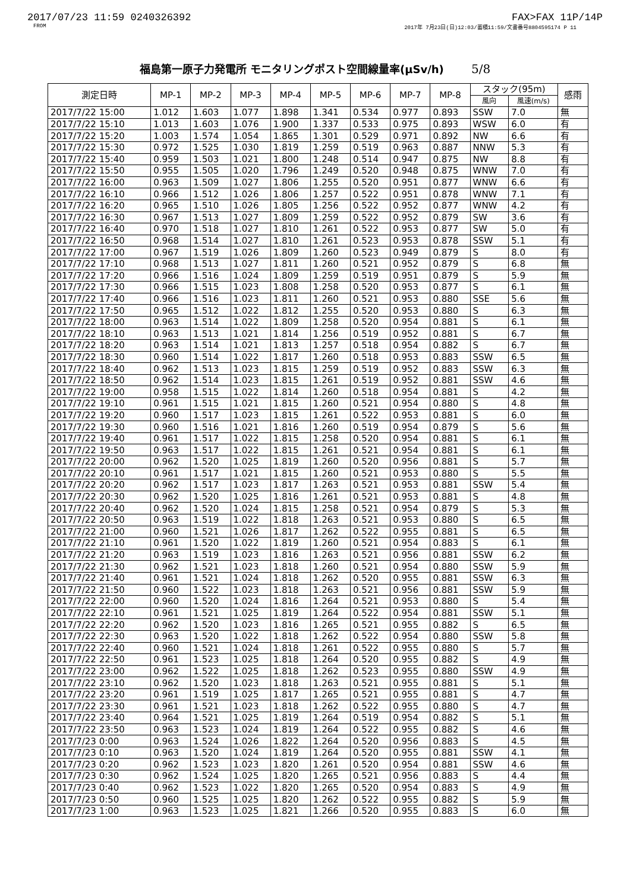2017/07/23 11:59 0240326392 FAX>FAX 11P/14P
FROM 2017年 7月23日(日)12:03/蓄積11:59/文書番号8804595174 P 11
福島第一原子力発電所 モニタリングポスト空間線量率(μSv/h) 5/8
| 測定日時 | MP-1 | MP-2 | MP-3 | MP-4 | MP-5 | MP-6 | MP-7 | MP-8 | スタック(95m) | | 感雨 |
| --- | --- | --- | --- | --- | --- | --- | --- | --- | --- | --- | --- |
| | | | | | | | | | 風向 | 風速(m/s) | |
| 2017/7/22 15:00 | 1.012 | 1.603 | 1.077 | 1.898 | 1.341 | 0.534 | 0.977 | 0.893 | SSW | 7.0 | 無 |
| 2017/7/22 15:10 | 1.013 | 1.603 | 1.076 | 1.900 | 1.337 | 0.533 | 0.975 | 0.893 | WSW | 6.0 | 有 |
| 2017/7/22 15:20 | 1.003 | 1.574 | 1.054 | 1.865 | 1.301 | 0.529 | 0.971 | 0.892 | NW | 6.6 | 有 |
| 2017/7/22 15:30 | 0.972 | 1.525 | 1.030 | 1.819 | 1.259 | 0.519 | 0.963 | 0.887 | NNW | 5.3 | 有 |
| 2017/7/22 15:40 | 0.959 | 1.503 | 1.021 | 1.800 | 1.248 | 0.514 | 0.947 | 0.875 | NW | 8.8 | 有 |
| 2017/7/22 15:50 | 0.955 | 1.505 | 1.020 | 1.796 | 1.249 | 0.520 | 0.948 | 0.875 | WNW | 7.0 | 有 |
| 2017/7/22 16:00 | 0.963 | 1.509 | 1.027 | 1.806 | 1.255 | 0.520 | 0.951 | 0.877 | WNW | 6.6 | 有 |
| 2017/7/22 16:10 | 0.966 | 1.512 | 1.026 | 1.806 | 1.257 | 0.522 | 0.951 | 0.878 | WNW | 7.1 | 有 |
| 2017/7/22 16:20 | 0.965 | 1.510 | 1.026 | 1.805 | 1.256 | 0.522 | 0.952 | 0.877 | WNW | 4.2 | 有 |
| 2017/7/22 16:30 | 0.967 | 1.513 | 1.027 | 1.809 | 1.259 | 0.522 | 0.952 | 0.879 | SW | 3.6 | 有 |
| 2017/7/22 16:40 | 0.970 | 1.518 | 1.027 | 1.810 | 1.261 | 0.522 | 0.953 | 0.877 | SW | 5.0 | 有 |
| 2017/7/22 16:50 | 0.968 | 1.514 | 1.027 | 1.810 | 1.261 | 0.523 | 0.953 | 0.878 | SSW | 5.1 | 有 |
| 2017/7/22 17:00 | 0.967 | 1.519 | 1.026 | 1.809 | 1.260 | 0.523 | 0.949 | 0.879 | S | 8.0 | 有 |
| 2017/7/22 17:10 | 0.968 | 1.513 | 1.027 | 1.811 | 1.260 | 0.521 | 0.952 | 0.879 | S | 6.8 | 無 |
| 2017/7/22 17:20 | 0.966 | 1.516 | 1.024 | 1.809 | 1.259 | 0.519 | 0.951 | 0.879 | S | 5.9 | 無 |
| 2017/7/22 17:30 | 0.966 | 1.515 | 1.023 | 1.808 | 1.258 | 0.520 | 0.953 | 0.877 | S | 6.1 | 無 |
| 2017/7/22 17:40 | 0.966 | 1.516 | 1.023 | 1.811 | 1.260 | 0.521 | 0.953 | 0.880 | SSE | 5.6 | 無 |
| 2017/7/22 17:50 | 0.965 | 1.512 | 1.022 | 1.812 | 1.255 | 0.520 | 0.953 | 0.880 | S | 6.3 | 無 |
| 2017/7/22 18:00 | 0.963 | 1.514 | 1.022 | 1.809 | 1.258 | 0.520 | 0.954 | 0.881 | S | 6.1 | 無 |
| 2017/7/22 18:10 | 0.963 | 1.513 | 1.021 | 1.814 | 1.256 | 0.519 | 0.952 | 0.881 | S | 6.7 | 無 |
| 2017/7/22 18:20 | 0.963 | 1.514 | 1.021 | 1.813 | 1.257 | 0.518 | 0.954 | 0.882 | S | 6.7 | 無 |
| 2017/7/22 18:30 | 0.960 | 1.514 | 1.022 | 1.817 | 1.260 | 0.518 | 0.953 | 0.883 | SSW | 6.5 | 無 |
| 2017/7/22 18:40 | 0.962 | 1.513 | 1.023 | 1.815 | 1.259 | 0.519 | 0.952 | 0.883 | SSW | 6.3 | 無 |
| 2017/7/22 18:50 | 0.962 | 1.514 | 1.023 | 1.815 | 1.261 | 0.519 | 0.952 | 0.881 | SSW | 4.6 | 無 |
| 2017/7/22 19:00 | 0.958 | 1.515 | 1.022 | 1.814 | 1.260 | 0.518 | 0.954 | 0.881 | S | 4.2 | 無 |
| 2017/7/22 19:10 | 0.961 | 1.515 | 1.021 | 1.815 | 1.260 | 0.521 | 0.954 | 0.880 | S | 4.8 | 無 |
| 2017/7/22 19:20 | 0.960 | 1.517 | 1.023 | 1.815 | 1.261 | 0.522 | 0.953 | 0.881 | S | 6.0 | 無 |
| 2017/7/22 19:30 | 0.960 | 1.516 | 1.021 | 1.816 | 1.260 | 0.519 | 0.954 | 0.879 | S | 5.6 | 無 |
| 2017/7/22 19:40 | 0.961 | 1.517 | 1.022 | 1.815 | 1.258 | 0.520 | 0.954 | 0.881 | S | 6.1 | 無 |
| 2017/7/22 19:50 | 0.963 | 1.517 | 1.022 | 1.815 | 1.261 | 0.521 | 0.954 | 0.881 | S | 6.1 | 無 |
| 2017/7/22 20:00 | 0.962 | 1.520 | 1.025 | 1.819 | 1.260 | 0.520 | 0.956 | 0.881 | S | 5.7 | 無 |
| 2017/7/22 20:10 | 0.961 | 1.517 | 1.021 | 1.815 | 1.260 | 0.521 | 0.953 | 0.880 | S | 5.5 | 無 |
| 2017/7/22 20:20 | 0.962 | 1.517 | 1.023 | 1.817 | 1.263 | 0.521 | 0.953 | 0.881 | SSW | 5.4 | 無 |
| 2017/7/22 20:30 | 0.962 | 1.520 | 1.025 | 1.816 | 1.261 | 0.521 | 0.953 | 0.881 | S | 4.8 | 無 |
| 2017/7/22 20:40 | 0.962 | 1.520 | 1.024 | 1.815 | 1.258 | 0.521 | 0.954 | 0.879 | S | 5.3 | 無 |
| 2017/7/22 20:50 | 0.963 | 1.519 | 1.022 | 1.818 | 1.263 | 0.521 | 0.953 | 0.880 | S | 6.5 | 無 |
| 2017/7/22 21:00 | 0.960 | 1.521 | 1.026 | 1.817 | 1.262 | 0.522 | 0.955 | 0.881 | S | 6.5 | 無 |
| 2017/7/22 21:10 | 0.961 | 1.520 | 1.022 | 1.819 | 1.260 | 0.521 | 0.954 | 0.883 | S | 6.1 | 無 |
| 2017/7/22 21:20 | 0.963 | 1.519 | 1.023 | 1.816 | 1.263 | 0.521 | 0.956 | 0.881 | SSW | 6.2 | 無 |
| 2017/7/22 21:30 | 0.962 | 1.521 | 1.023 | 1.818 | 1.260 | 0.521 | 0.954 | 0.880 | SSW | 5.9 | 無 |
| 2017/7/22 21:40 | 0.961 | 1.521 | 1.024 | 1.818 | 1.262 | 0.520 | 0.955 | 0.881 | SSW | 6.3 | 無 |
| 2017/7/22 21:50 | 0.960 | 1.522 | 1.023 | 1.818 | 1.263 | 0.521 | 0.956 | 0.881 | SSW | 5.9 | 無 |
| 2017/7/22 22:00 | 0.960 | 1.520 | 1.024 | 1.816 | 1.264 | 0.521 | 0.953 | 0.880 | S | 5.4 | 無 |
| 2017/7/22 22:10 | 0.961 | 1.521 | 1.025 | 1.819 | 1.264 | 0.522 | 0.954 | 0.881 | SSW | 5.1 | 無 |
| 2017/7/22 22:20 | 0.962 | 1.520 | 1.023 | 1.816 | 1.265 | 0.521 | 0.955 | 0.882 | S | 6.5 | 無 |
| 2017/7/22 22:30 | 0.963 | 1.520 | 1.022 | 1.818 | 1.262 | 0.522 | 0.954 | 0.880 | SSW | 5.8 | 無 |
| 2017/7/22 22:40 | 0.960 | 1.521 | 1.024 | 1.818 | 1.261 | 0.522 | 0.955 | 0.880 | S | 5.7 | 無 |
| 2017/7/22 22:50 | 0.961 | 1.523 | 1.025 | 1.818 | 1.264 | 0.520 | 0.955 | 0.882 | S | 4.9 | 無 |
| 2017/7/22 23:00 | 0.962 | 1.522 | 1.025 | 1.818 | 1.262 | 0.523 | 0.955 | 0.880 | SSW | 4.9 | 無 |
| 2017/7/22 23:10 | 0.962 | 1.520 | 1.023 | 1.818 | 1.263 | 0.521 | 0.955 | 0.881 | S | 5.1 | 無 |
| 2017/7/22 23:20 | 0.961 | 1.519 | 1.025 | 1.817 | 1.265 | 0.521 | 0.955 | 0.881 | S | 4.7 | 無 |
| 2017/7/22 23:30 | 0.961 | 1.521 | 1.023 | 1.818 | 1.262 | 0.522 | 0.955 | 0.880 | S | 4.7 | 無 |
| 2017/7/22 23:40 | 0.964 | 1.521 | 1.025 | 1.819 | 1.264 | 0.519 | 0.954 | 0.882 | S | 5.1 | 無 |
| 2017/7/22 23:50 | 0.963 | 1.523 | 1.024 | 1.819 | 1.264 | 0.522 | 0.955 | 0.882 | S | 4.6 | 無 |
| 2017/7/23 0:00 | 0.963 | 1.524 | 1.026 | 1.822 | 1.264 | 0.520 | 0.956 | 0.883 | S | 4.5 | 無 |
| 2017/7/23 0:10 | 0.963 | 1.520 | 1.024 | 1.819 | 1.264 | 0.520 | 0.955 | 0.881 | SSW | 4.1 | 無 |
| 2017/7/23 0:20 | 0.962 | 1.523 | 1.023 | 1.820 | 1.261 | 0.520 | 0.954 | 0.881 | SSW | 4.6 | 無 |
| 2017/7/23 0:30 | 0.962 | 1.524 | 1.025 | 1.820 | 1.265 | 0.521 | 0.956 | 0.883 | S | 4.4 | 無 |
| 2017/7/23 0:40 | 0.962 | 1.523 | 1.022 | 1.820 | 1.265 | 0.520 | 0.954 | 0.883 | S | 4.9 | 無 |
| 2017/7/23 0:50 | 0.960 | 1.525 | 1.025 | 1.820 | 1.262 | 0.522 | 0.955 | 0.882 | S | 5.9 | 無 |
| 2017/7/23 1:00 | 0.963 | 1.523 | 1.025 | 1.821 | 1.266 | 0.520 | 0.955 | 0.883 | S | 6.0 | 無 |